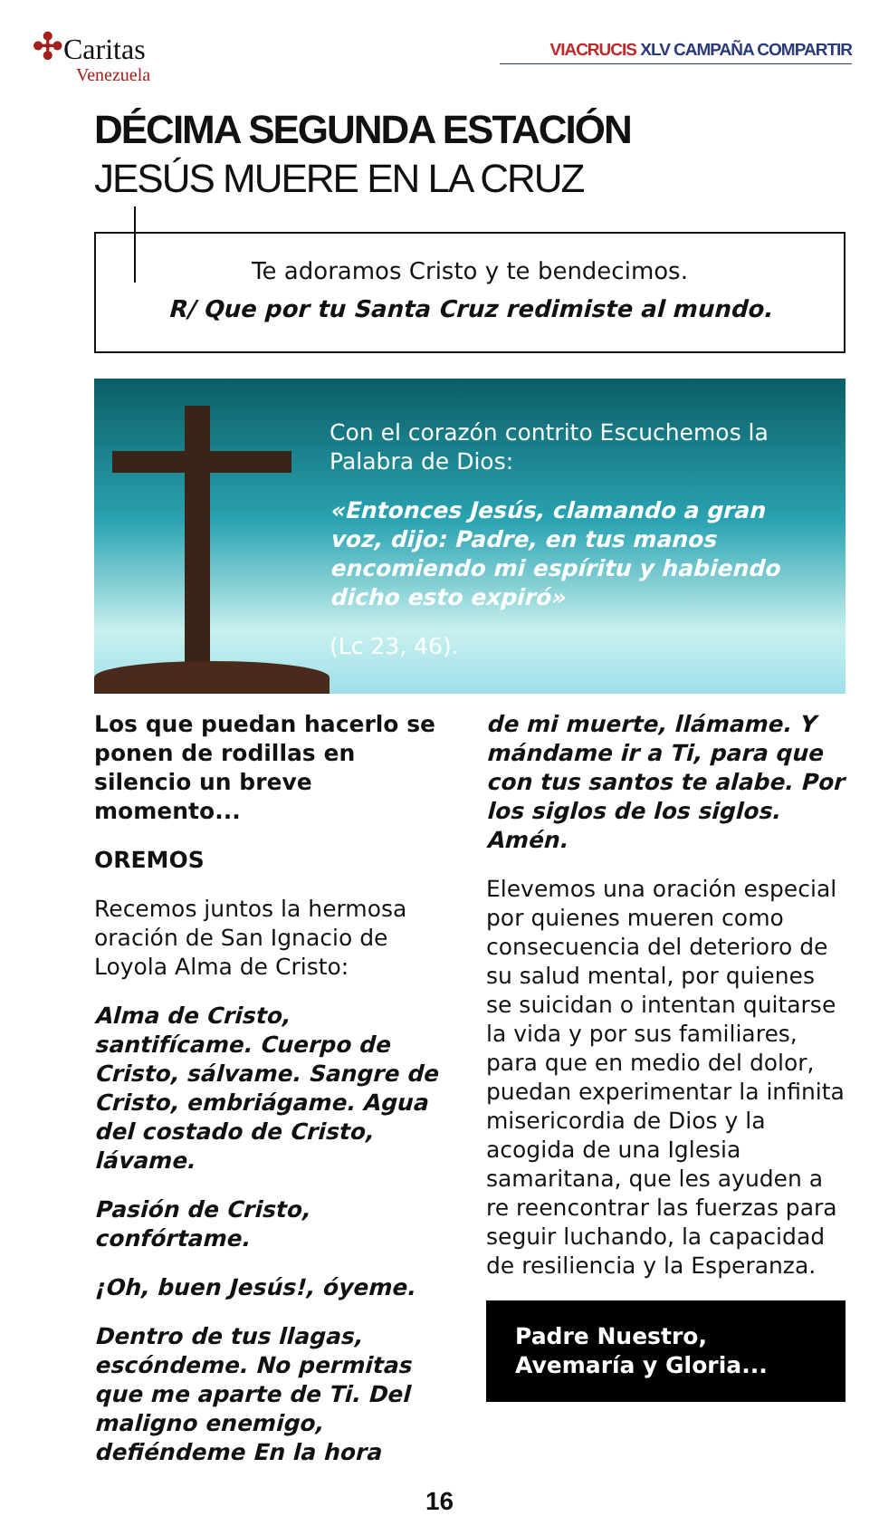✣Caritas
Venezuela
VIACRUCIS XLV CAMPAÑA COMPARTIR
DÉCIMA SEGUNDA ESTACIÓN
JESÚS MUERE EN LA CRUZ
Te adoramos Cristo y te bendecimos.
R/ Que por tu Santa Cruz redimiste al mundo.
Con el corazón contrito Escuchemos la Palabra de Dios:
«Entonces Jesús, clamando a gran voz, dijo: Padre, en tus manos encomiendo mi espíritu y habiendo dicho esto expiró»
(Lc 23, 46).
Los que puedan hacerlo se ponen de rodillas en silencio un breve momento...
OREMOS
Recemos juntos la hermosa oración de San Ignacio de Loyola Alma de Cristo:
Alma de Cristo, santifícame. Cuerpo de Cristo, sálvame. Sangre de Cristo, embriágame. Agua del costado de Cristo, lávame.
Pasión de Cristo, confórtame.
¡Oh, buen Jesús!, óyeme.
Dentro de tus llagas, escóndeme. No permitas que me aparte de Ti. Del maligno enemigo, defiéndeme En la hora
de mi muerte, llámame. Y mándame ir a Ti, para que con tus santos te alabe. Por los siglos de los siglos. Amén.
Elevemos una oración especial por quienes mueren como consecuencia del deterioro de su salud mental, por quienes se suicidan o intentan quitarse la vida y por sus familiares, para que en medio del dolor, puedan experimentar la infinita misericordia de Dios y la acogida de una Iglesia samaritana, que les ayuden a re reencontrar las fuerzas para seguir luchando, la capacidad de resiliencia y la Esperanza.
Padre Nuestro,
Avemaría y Gloria...
16